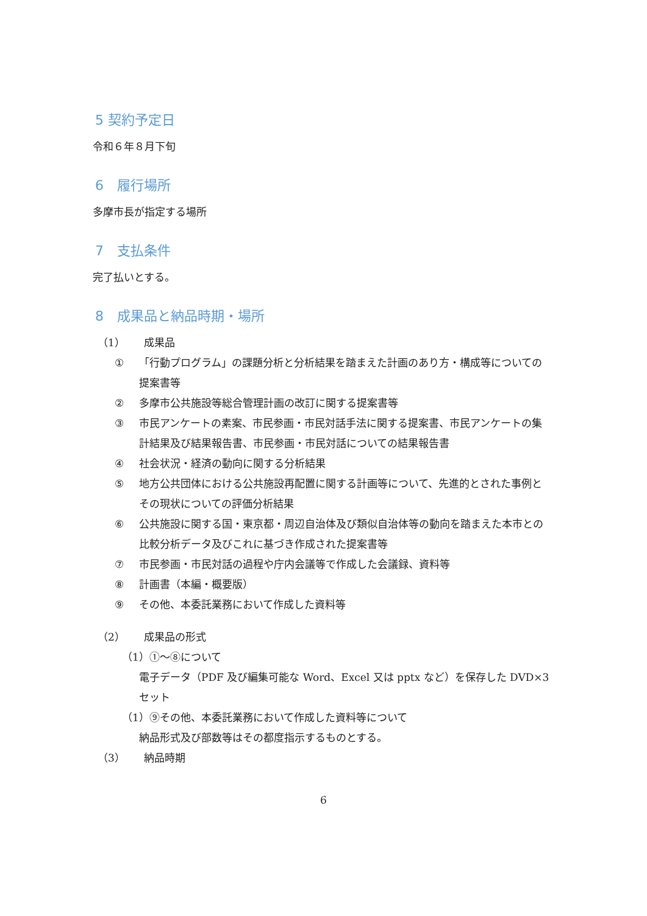5 契約予定日
令和６年８月下旬
6　履行場所
多摩市長が指定する場所
7　支払条件
完了払いとする。
8　成果品と納品時期・場所
（1） 成果品
① 「行動プログラム」の課題分析と分析結果を踏まえた計画のあり方・構成等についての提案書等
② 多摩市公共施設等総合管理計画の改訂に関する提案書等
③ 市民アンケートの素案、市民参画・市民対話手法に関する提案書、市民アンケートの集計結果及び結果報告書、市民参画・市民対話についての結果報告書
④ 社会状況・経済の動向に関する分析結果
⑤ 地方公共団体における公共施設再配置に関する計画等について、先進的とされた事例とその現状についての評価分析結果
⑥ 公共施設に関する国・東京都・周辺自治体及び類似自治体等の動向を踏まえた本市との比較分析データ及びこれに基づき作成された提案書等
⑦ 市民参画・市民対話の過程や庁内会議等で作成した会議録、資料等
⑧ 計画書（本編・概要版）
⑨ その他、本委託業務において作成した資料等
（2） 成果品の形式
（1）①～⑧について
電子データ（PDF 及び編集可能な Word、Excel 又は pptx など）を保存した DVD×3 セット
（1）⑨その他、本委託業務において作成した資料等について
納品形式及び部数等はその都度指示するものとする。
（3） 納品時期
6